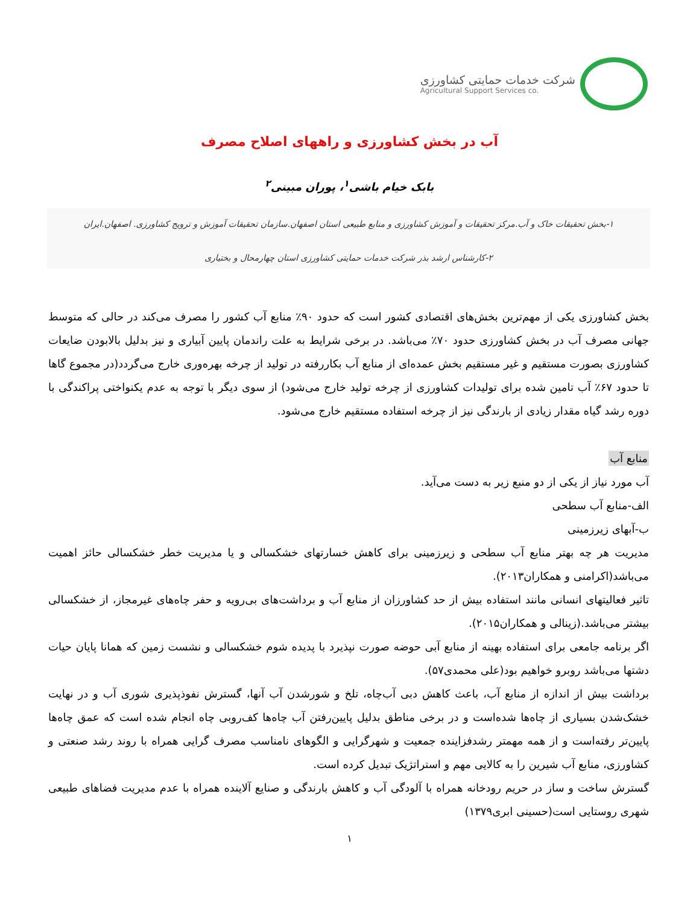شرکت خدمات حمایتی کشاورزی
Agricultural Support Services co.
آب در بخش کشاورزی و راههای اصلاح مصرف
بابک خیام باشی<sup>۱</sup>، پوران مبینی<sup>۲</sup>
۱-بخش تحقیقات خاک و آب.مرکز تحقیقات و آموزش کشاورزی و منابع طبیعی استان اصفهان.سازمان تحقیقات آموزش و ترویج کشاورزی. اصفهان.ایران
۲-کارشناس ارشد بذر شرکت خدمات حمایتی کشاورزی استان چهارمحال و بختیاری
بخش کشاورزی یکی از مهم‌ترین بخش‌های اقتصادی کشور است که حدود ۹۰٪ منابع آب کشور را مصرف می‌کند در حالی که متوسط جهانی مصرف آب در بخش کشاورزی حدود ۷۰٪ می‌باشد. در برخی شرایط به علت راندمان پایین آبیاری و نیز بدلیل بالابودن ضایعات کشاورزی بصورت مستقیم و غیر مستقیم بخش عمده‌ای از منابع آب بکاررفته در تولید از چرخه بهره‌وری خارج می‌گردد(در مجموع گاها تا حدود ۶۷٪ آب تامین شده برای تولیدات کشاورزی از چرخه تولید خارج می‌شود) از سوی دیگر با توجه به عدم یکنواختی پراکندگی با دوره رشد گیاه مقدار زیادی از بارندگی نیز از چرخه استفاده مستقیم خارج می‌شود.
منابع آب
آب مورد نیاز از یکی از دو منبع زیر به دست می‌آید.
الف-منابع آب سطحی
ب-آبهای زیرزمینی
مدیریت هر چه بهتر منابع آب سطحی و زیرزمینی برای کاهش خسارتهای خشکسالی و یا مدیریت خطر خشکسالی حائز اهمیت می‌باشد(اکرامنی و همکاران۲۰۱۳).
تاثیر فعالیتهای انسانی مانند استفاده بیش از حد کشاورزان از منابع آب و برداشت‌های بی‌رویه و حفر چاه‌های غیرمجاز، از خشکسالی بیشتر می‌باشد.(زینالی و همکاران۲۰۱۵).
اگر برنامه جامعی برای استفاده بهینه از منابع آبی حوضه صورت نپذیرد با پدیده شوم خشکسالی و نشست زمین که همانا پایان حیات دشتها می‌باشد روبرو خواهیم بود(علی محمدی۵۷).
برداشت بیش از اندازه از منابع آب، باعث کاهش دبی آب‌چاه، تلخ و شورشدن آب آنها، گسترش نفوذپذیری شوری آب و در نهایت خشک‌شدن بسیاری از چاه‌ها شده‌است و در برخی مناطق بدلیل پایین‌رفتن آب چاه‌ها کف‌روبی چاه انجام شده است که عمق چاه‌ها پایین‌تر رفته‌است و از همه مهمتر رشدفزاینده جمعیت و شهرگرایی و الگوهای نامناسب مصرف گرایی همراه با روند رشد صنعتی و کشاورزی، منابع آب شیرین را به کالایی مهم و استراتژیک تبدیل کرده است.
گسترش ساخت و ساز در حریم رودخانه همراه با آلودگی آب و کاهش بارندگی و صنایع آلاینده همراه با عدم مدیریت فضاهای طبیعی شهری روستایی است(حسینی ابری۱۳۷۹)
۱